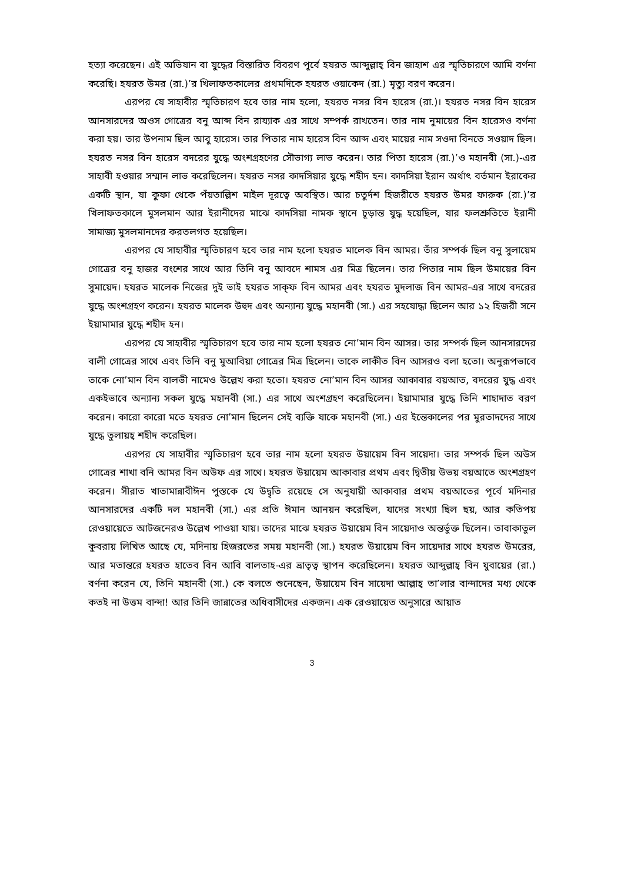হত্যা করেছেন। এই অভিযান বা যুদ্ধের বিস্তারিত বিবরণ পূর্বে হযরত আব্দুল্লাহ্ বিন জাহাশ এর স্মৃতিচারণে আমি বর্ণনা করেছি। হযরত উমর (রা.)’র খিলাফতকালের প্রথমদিকে হযরত ওয়াকেদ (রা.) মৃত্যু বরণ করেন।
এরপর যে সাহাবীর স্মৃতিচারণ হবে তার নাম হলো, হযরত নসর বিন হারেস (রা.)। হযরত নসর বিন হারেস আনসারদের অওস গোত্রের বনু আব্দ বিন রায্যাক এর সাথে সম্পর্ক রাখতেন। তার নাম নুমায়ের বিন হারেসও বর্ণনা করা হয়। তার উপনাম ছিল আবু হারেস। তার পিতার নাম হারেস বিন আব্দ এবং মায়ের নাম সওদা বিনতে সওয়াদ ছিল। হযরত নসর বিন হারেস বদরের যুদ্ধে অংশগ্রহণের সৌভাগ্য লাভ করেন। তার পিতা হারেস (রা.)’ও মহানবী (সা.)-এর সাহাবী হওয়ার সম্মান লাভ করেছিলেন। হযরত নসর কাদসিয়ার যুদ্ধে শহীদ হন। কাদসিয়া ইরান অর্থাৎ বর্তমান ইরাকের একটি স্থান, যা কুফা থেকে পঁয়তাল্লিশ মাইল দূরত্বে অবস্থিত। আর চতুর্দশ হিজরীতে হযরত উমর ফারুক (রা.)’র খিলাফতকালে মুসলমান আর ইরানীদের মাঝে কাদসিয়া নামক স্থানে চূড়ান্ত যুদ্ধ হয়েছিল, যার ফলশ্রুতিতে ইরানী সামাজ্য মুসলমানদের করতলগত হয়েছিল।
এরপর যে সাহাবীর স্মৃতিচারণ হবে তার নাম হলো হযরত মালেক বিন আমর। তাঁর সম্পর্ক ছিল বনু সুলায়েম গোত্রের বনু হাজর বংশের সাথে আর তিনি বনু আবদে শামস এর মিত্র ছিলেন। তার পিতার নাম ছিল উমায়ের বিন সুমায়েদ। হযরত মালেক নিজের দুই ভাই হযরত সাক্ফ বিন আমর এবং হযরত মুদলাজ বিন আমর-এর সাথে বদরের যুদ্ধে অংশগ্রহণ করেন। হযরত মালেক উহুদ এবং অন্যান্য যুদ্ধে মহানবী (সা.) এর সহযোদ্ধা ছিলেন আর ১২ হিজরী সনে ইয়ামামার যুদ্ধে শহীদ হন।
এরপর যে সাহাবীর স্মৃতিচারণ হবে তার নাম হলো হযরত নো’মান বিন আসর। তার সম্পর্ক ছিল আনসারদের বালী গোত্রের সাথে এবং তিনি বনু মুআবিয়া গোত্রের মিত্র ছিলেন। তাকে লাকীত বিন আসরও বলা হতো। অনুরূপভাবে তাকে নো’মান বিন বালভী নামেও উল্লেখ করা হতো। হযরত নো’মান বিন আসর আকাবার বয়আত, বদরের যুদ্ধ এবং একইভাবে অন্যান্য সকল যুদ্ধে মহানবী (সা.) এর সাথে অংশগ্রহণ করেছিলেন। ইয়ামামার যুদ্ধে তিনি শাহাদাত বরণ করেন। কারো কারো মতে হযরত নো’মান ছিলেন সেই ব্যক্তি যাকে মহানবী (সা.) এর ইন্তেকালের পর মুরতাদদের সাথে যুদ্ধে তুলায়হ্ শহীদ করেছিল।
এরপর যে সাহাবীর স্মৃতিচারণ হবে তার নাম হলো হযরত উয়ায়েম বিন সায়েদা। তার সম্পর্ক ছিল অউস গোত্রের শাখা বনি আমর বিন অউফ এর সাথে। হযরত উয়ায়েম আকাবার প্রথম এবং দ্বিতীয় উভয় বয়আতে অংশগ্রহণ করেন। সীরাত খাতামান্নাবীঈন পুস্তকে যে উদ্বৃতি রয়েছে সে অনুযায়ী আকাবার প্রথম বয়আতের পূর্বে মদিনার আনসারদের একটি দল মহানবী (সা.) এর প্রতি ঈমান আনয়ন করেছিল, যাদের সংখ্যা ছিল ছয়, আর কতিপয় রেওয়ায়েতে আটজনেরও উল্লেখ পাওয়া যায়। তাদের মাঝে হযরত উয়ায়েম বিন সায়েদাও অন্তর্ভুক্ত ছিলেন। তাবাকাতুল কুবরায় লিখিত আছে যে, মদিনায় হিজরতের সময় মহানবী (সা.) হযরত উয়ায়েম বিন সায়েদার সাথে হযরত উমরের, আর মতান্তরে হযরত হাতেব বিন আবি বালতাহ-এর ভ্রাতৃত্ব স্থাপন করেছিলেন। হযরত আব্দুল্লাহ্ বিন যুবায়ের (রা.) বর্ণনা করেন যে, তিনি মহানবী (সা.) কে বলতে শুনেছেন, উয়ায়েম বিন সায়েদা আল্লাহ্ তা’লার বান্দাদের মধ্য থেকে কতই না উত্তম বান্দা! আর তিনি জান্নাতের অধিবাসীদের একজন। এক রেওয়ায়েত অনুসারে আয়াত
3